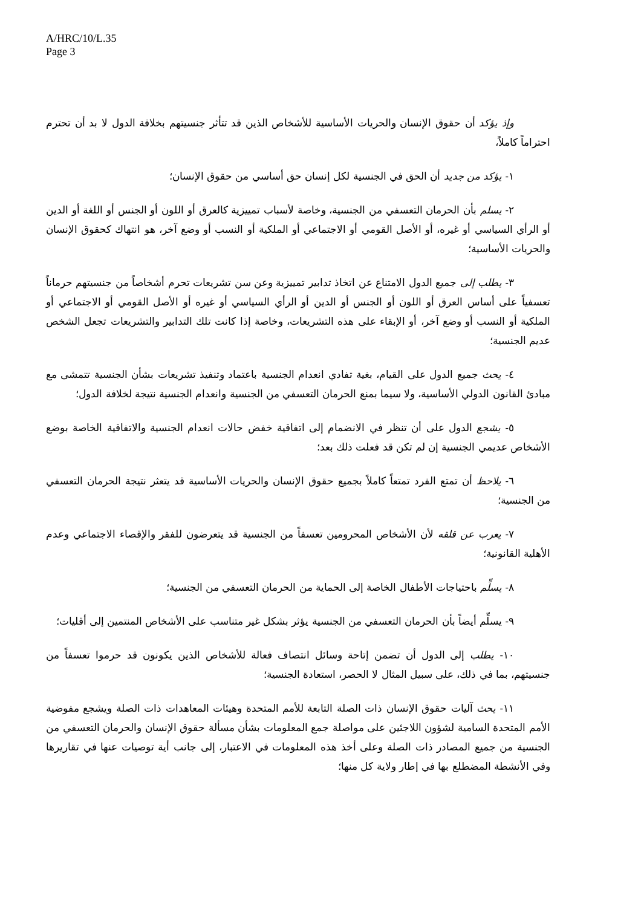A/HRC/10/L.35
Page 3
وإذ يؤكد أن حقوق الإنسان والحريات الأساسية للأشخاص الذين قد تتأثر جنسيتهم بخلافة الدول لا بد أن تحترم احتراماً كاملاً،
١- يؤكد من جديد أن الحق في الجنسية لكل إنسان حق أساسي من حقوق الإنسان؛
٢- يسلم بأن الحرمان التعسفي من الجنسية، وخاصة لأسباب تمييزية كالعرق أو اللون أو الجنس أو اللغة أو الدين أو الرأي السياسي أو غيره، أو الأصل القومي أو الاجتماعي أو الملكية أو النسب أو وضع آخر، هو انتهاك كحقوق الإنسان والحريات الأساسية؛
٣- يطلب إلى جميع الدول الامتناع عن اتخاذ تدابير تمييزية وعن سن تشريعات تحرم أشخاصاً من جنسيتهم حرماناً تعسفياً على أساس العرق أو اللون أو الجنس أو الدين أو الرأي السياسي أو غيره أو الأصل القومي أو الاجتماعي أو الملكية أو النسب أو وضع آخر، أو الإبقاء على هذه التشريعات، وخاصة إذا كانت تلك التدابير والتشريعات تجعل الشخص عديم الجنسية؛
٤- يحث جميع الدول على القيام، بغية تفادي انعدام الجنسية باعتماد وتنفيذ تشريعات بشأن الجنسية تتمشى مع مبادئ القانون الدولي الأساسية، ولا سيما بمنع الحرمان التعسفي من الجنسية وانعدام الجنسية نتيجة لخلافة الدول؛
٥- يشجع الدول على أن تنظر في الانضمام إلى اتفاقية خفض حالات انعدام الجنسية والاتفاقية الخاصة بوضع الأشخاص عديمي الجنسية إن لم تكن قد فعلت ذلك بعد؛
٦- يلاحظ أن تمتع الفرد تمتعاً كاملاً بجميع حقوق الإنسان والحريات الأساسية قد يتعثر نتيجة الحرمان التعسفي من الجنسية؛
٧- يعرب عن قلقه لأن الأشخاص المحرومين تعسفاً من الجنسية قد يتعرضون للفقر والإقصاء الاجتماعي وعدم الأهلية القانونية؛
٨- يسلِّم باحتياجات الأطفال الخاصة إلى الحماية من الحرمان التعسفي من الجنسية؛
٩- يسلِّم أيضاً بأن الحرمان التعسفي من الجنسية يؤثر بشكل غير متناسب على الأشخاص المنتمين إلى أقليات؛
١٠- يطلب إلى الدول أن تضمن إتاحة وسائل انتصاف فعالة للأشخاص الذين يكونون قد حرموا تعسفاً من جنسيتهم، بما في ذلك، على سبيل المثال لا الحصر، استعادة الجنسية؛
١١- يحث آليات حقوق الإنسان ذات الصلة التابعة للأمم المتحدة وهيئات المعاهدات ذات الصلة ويشجع مفوضية الأمم المتحدة السامية لشؤون اللاجئين على مواصلة جمع المعلومات بشأن مسألة حقوق الإنسان والحرمان التعسفي من الجنسية من جميع المصادر ذات الصلة وعلى أخذ هذه المعلومات في الاعتبار، إلى جانب أية توصيات عنها في تقاريرها وفي الأنشطة المضطلع بها في إطار ولاية كل منها؛